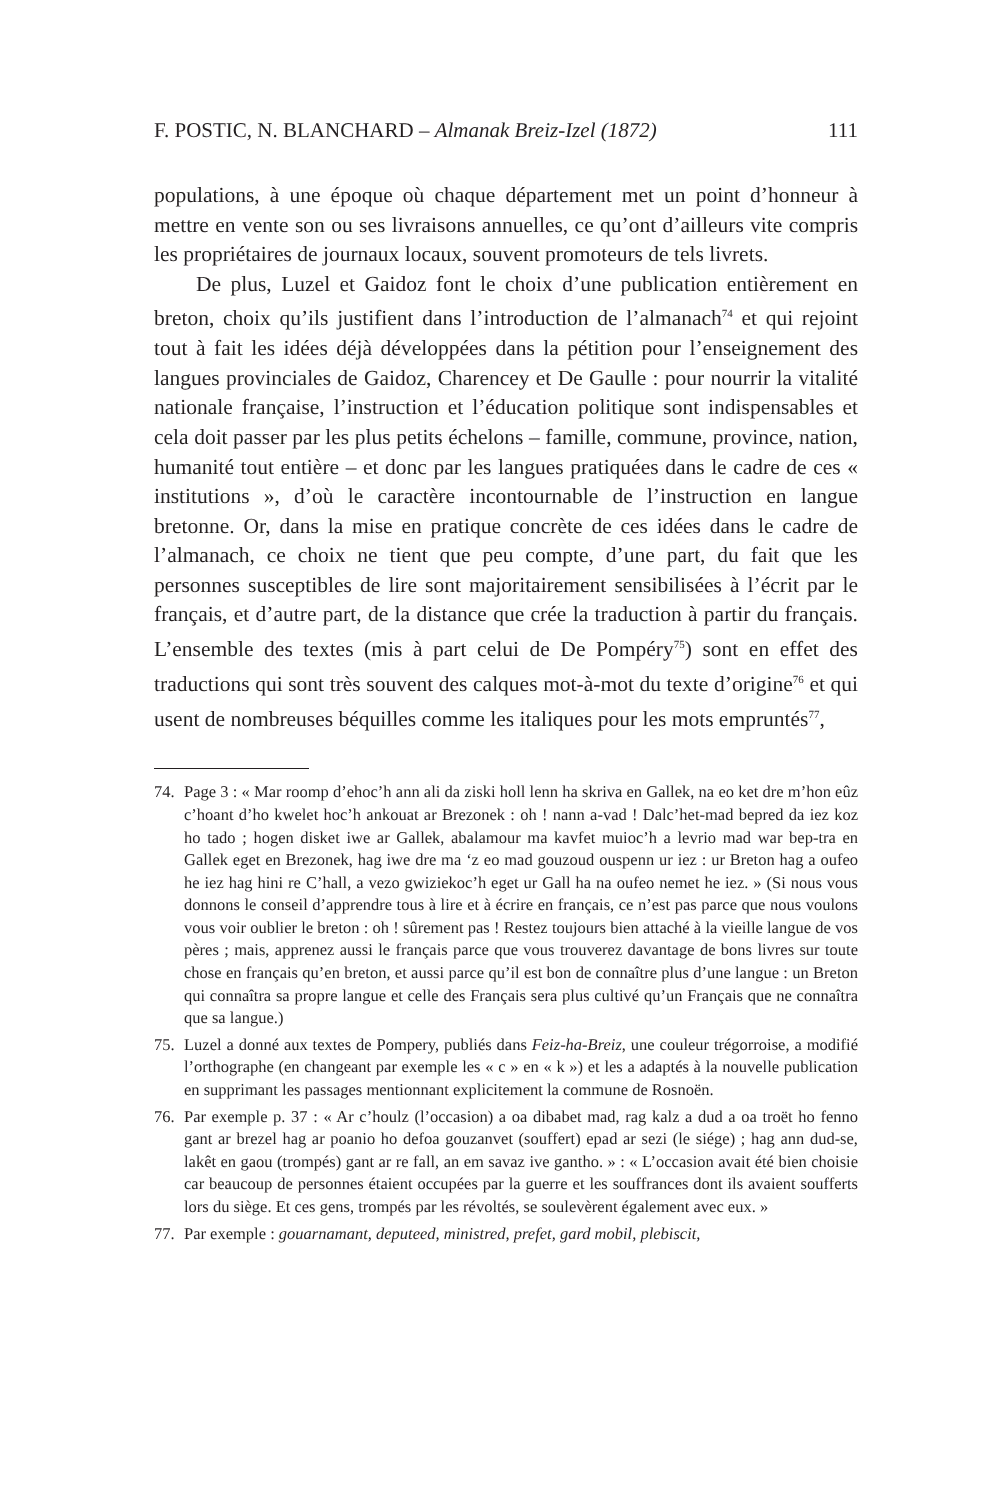F. POSTIC, N. BLANCHARD – Almanak Breiz-Izel (1872) 111
populations, à une époque où chaque département met un point d’honneur à mettre en vente son ou ses livraisons annuelles, ce qu’ont d’ailleurs vite compris les propriétaires de journaux locaux, souvent promoteurs de tels livrets.
De plus, Luzel et Gaidoz font le choix d’une publication entièrement en breton, choix qu’ils justifient dans l’introduction de l’almanach<sup>74</sup> et qui rejoint tout à fait les idées déjà développées dans la pétition pour l’enseignement des langues provinciales de Gaidoz, Charencey et De Gaulle : pour nourrir la vitalité nationale française, l’instruction et l’éducation politique sont indispensables et cela doit passer par les plus petits échelons – famille, commune, province, nation, humanité tout entière – et donc par les langues pratiquées dans le cadre de ces « institutions », d’où le caractère incontournable de l’instruction en langue bretonne. Or, dans la mise en pratique concrète de ces idées dans le cadre de l’almanach, ce choix ne tient que peu compte, d’une part, du fait que les personnes susceptibles de lire sont majoritairement sensibilisées à l’écrit par le français, et d’autre part, de la distance que crée la traduction à partir du français. L’ensemble des textes (mis à part celui de De Pompéry<sup>75</sup>) sont en effet des traductions qui sont très souvent des calques mot-à-mot du texte d’origine<sup>76</sup> et qui usent de nombreuses béquilles comme les italiques pour les mots empruntés<sup>77</sup>,
74. Page 3 : « Mar roomp d’ehoc’h ann ali da ziski holl lenn ha skriva en Gallek, na eo ket dre m’hon eûz c’hoant d’ho kwelet hoc’h ankouat ar Brezonek : oh ! nann a-vad ! Dalc’het-mad bepred da iez koz ho tado ; hogen disket iwe ar Gallek, abalamour ma kavfet muioc’h a levrio mad war bep-tra en Gallek eget en Brezonek, hag iwe dre ma ‘z eo mad gouzoud ouspenn ur iez : ur Breton hag a oufeo he iez hag hini re C’hall, a vezo gwiziekoc’h eget ur Gall ha na oufeo nemet he iez. » (Si nous vous donnons le conseil d’apprendre tous à lire et à écrire en français, ce n’est pas parce que nous voulons vous voir oublier le breton : oh ! sûrement pas ! Restez toujours bien attaché à la vieille langue de vos pères ; mais, apprenez aussi le français parce que vous trouverez davantage de bons livres sur toute chose en français qu’en breton, et aussi parce qu’il est bon de connaître plus d’une langue : un Breton qui connaîtra sa propre langue et celle des Français sera plus cultivé qu’un Français que ne connaîtra que sa langue.)
75. Luzel a donné aux textes de Pompery, publiés dans Feiz-ha-Breiz, une couleur trégorroise, a modifié l’orthographe (en changeant par exemple les « c » en « k ») et les a adaptés à la nouvelle publication en supprimant les passages mentionnant explicitement la commune de Rosnoën.
76. Par exemple p. 37 : « Ar c’houlz (l’occasion) a oa dibabet mad, rag kalz a dud a oa troët ho fenno gant ar brezel hag ar poanio ho defoa gouzanvet (souffert) epad ar sezi (le siége) ; hag ann dud-se, lakêt en gaou (trompés) gant ar re fall, an em savaz ive gantho. » : « L’occasion avait été bien choisie car beaucoup de personnes étaient occupées par la guerre et les souffrances dont ils avaient soufferts lors du siège. Et ces gens, trompés par les révoltés, se soulevèrent également avec eux. »
77. Par exemple : gouarnamant, deputeed, ministred, prefet, gard mobil, plebiscit,